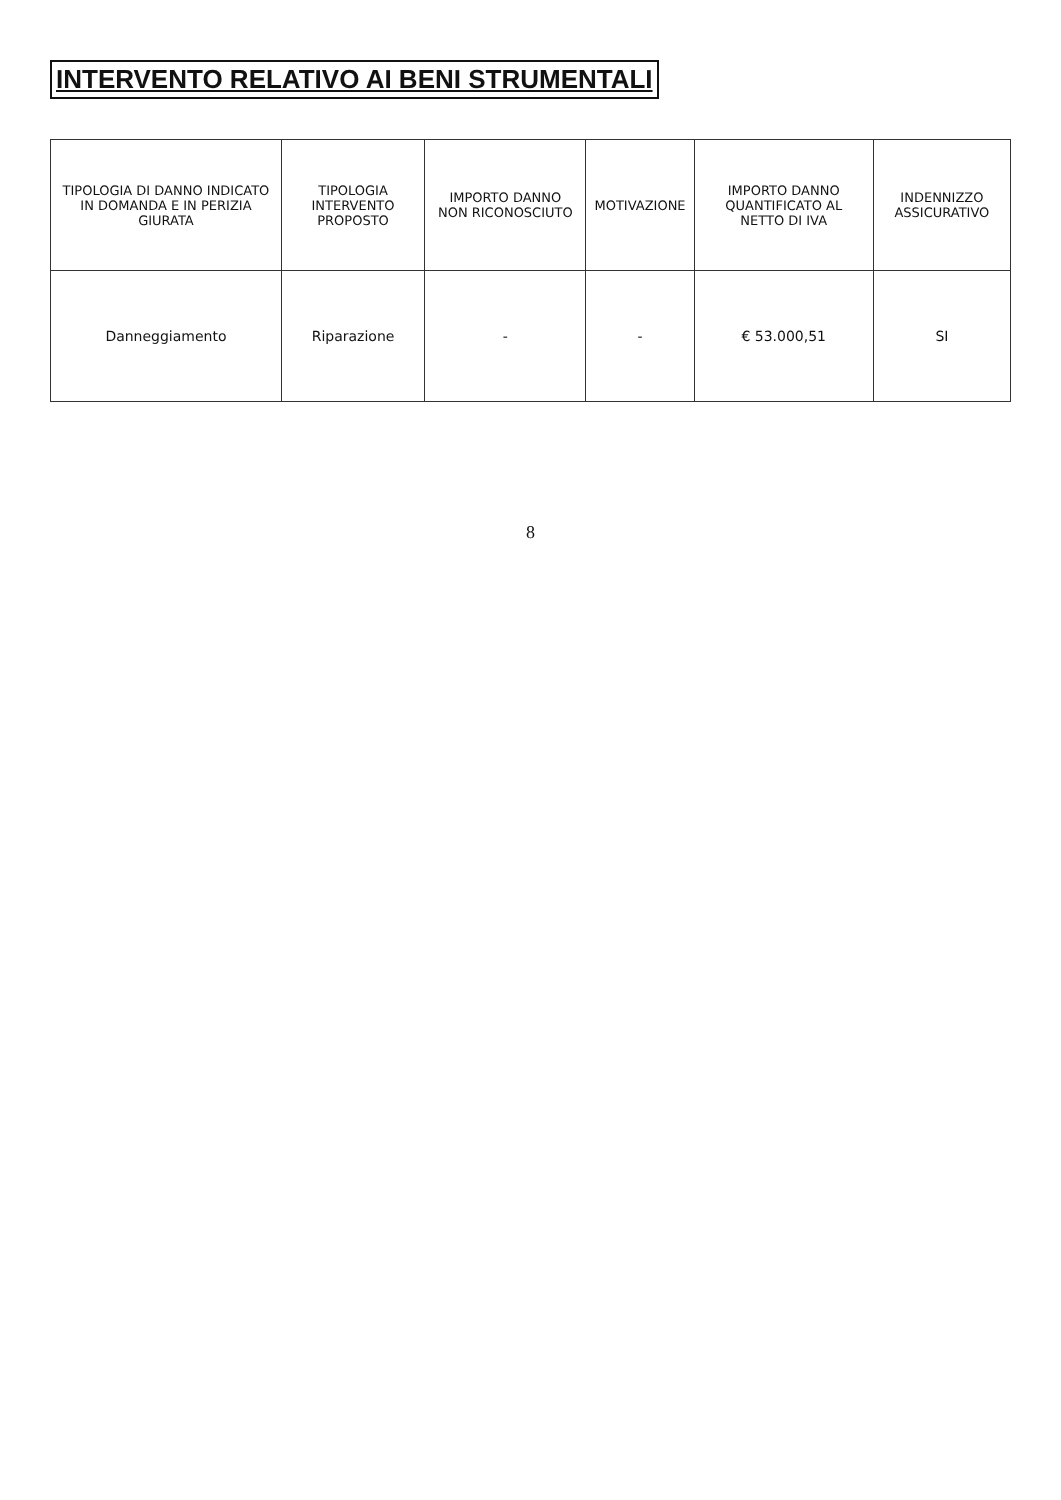INTERVENTO RELATIVO AI BENI STRUMENTALI
| TIPOLOGIA DI DANNO INDICATO IN DOMANDA E IN PERIZIA GIURATA | TIPOLOGIA INTERVENTO PROPOSTO | IMPORTO DANNO NON RICONOSCIUTO | MOTIVAZIONE | IMPORTO DANNO QUANTIFICATO AL NETTO DI IVA | INDENNIZZO ASSICURATIVO |
| --- | --- | --- | --- | --- | --- |
| Danneggiamento | Riparazione | - | - | € 53.000,51 | SI |
8